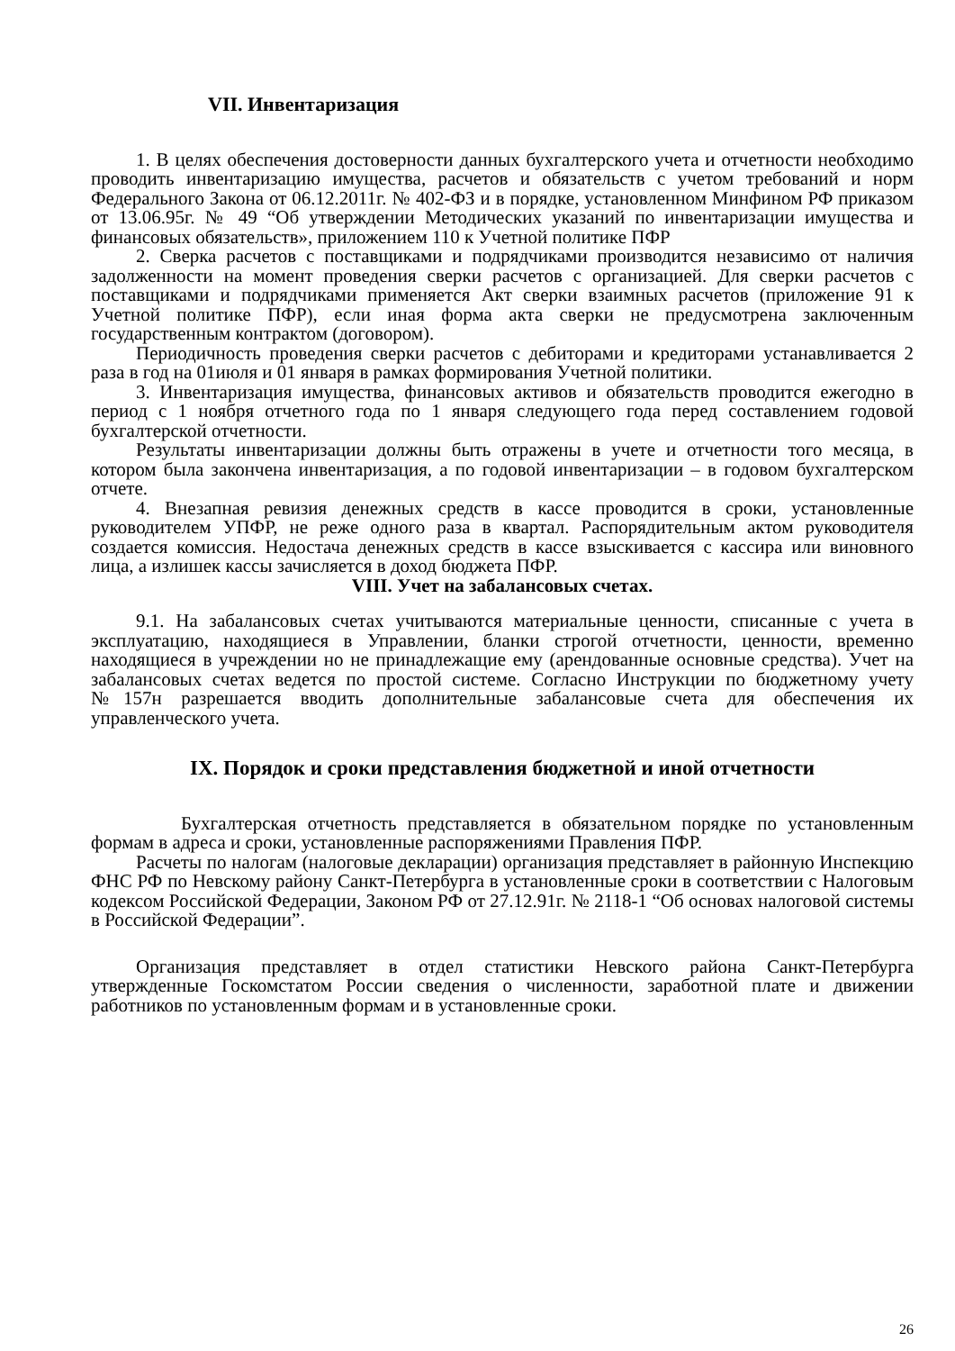VII. Инвентаризация
1. В целях обеспечения достоверности данных бухгалтерского учета и отчетности необходимо проводить инвентаризацию имущества, расчетов и обязательств с учетом требований и норм Федерального Закона от 06.12.2011г. № 402-ФЗ и в порядке, установленном Минфином РФ приказом от 13.06.95г. № 49 “Об утверждении Методических указаний по инвентаризации имущества и финансовых обязательств», приложением 110 к Учетной политике ПФР
2. Сверка расчетов с поставщиками и подрядчиками производится независимо от наличия задолженности на момент проведения сверки расчетов с организацией. Для сверки расчетов с поставщиками и подрядчиками применяется Акт сверки взаимных расчетов (приложение 91 к Учетной политике ПФР), если иная форма акта сверки не предусмотрена заключенным государственным контрактом (договором).
Периодичность проведения сверки расчетов с дебиторами и кредиторами устанавливается 2 раза в год на 01июля и 01 января в рамках формирования Учетной политики.
3. Инвентаризация имущества, финансовых активов и обязательств проводится ежегодно в период с 1 ноября отчетного года по 1 января следующего года перед составлением годовой бухгалтерской отчетности.
Результаты инвентаризации должны быть отражены в учете и отчетности того месяца, в котором была закончена инвентаризация, а по годовой инвентаризации – в годовом бухгалтерском отчете.
4. Внезапная ревизия денежных средств в кассе проводится в сроки, установленные руководителем УПФР, не реже одного раза в квартал. Распорядительным актом руководителя создается комиссия. Недостача денежных средств в кассе взыскивается с кассира или виновного лица, а излишек кассы зачисляется в доход бюджета ПФР.
VIII. Учет на забалансовых счетах.
9.1. На забалансовых счетах учитываются материальные ценности, списанные с учета в эксплуатацию, находящиеся в Управлении, бланки строгой отчетности, ценности, временно находящиеся в учреждении но не принадлежащие ему (арендованные основные средства). Учет на забалансовых счетах ведется по простой системе. Согласно Инструкции по бюджетному учету №157н разрешается вводить дополнительные забалансовые счета для обеспечения их управленческого учета.
IX. Порядок и сроки представления бюджетной и иной отчетности
Бухгалтерская отчетность представляется в обязательном порядке по установленным формам в адреса и сроки, установленные распоряжениями Правления ПФР.
Расчеты по налогам (налоговые декларации) организация представляет в районную Инспекцию ФНС РФ по Невскому району Санкт-Петербурга в установленные сроки в соответствии с Налоговым кодексом Российской Федерации, Законом РФ от 27.12.91г. № 2118-1 “Об основах налоговой системы в Российской Федерации”.
Организация представляет в отдел статистики Невского района Санкт-Петербурга утвержденные Госкомстатом России сведения о численности, заработной плате и движении работников по установленным формам и в установленные сроки.
26